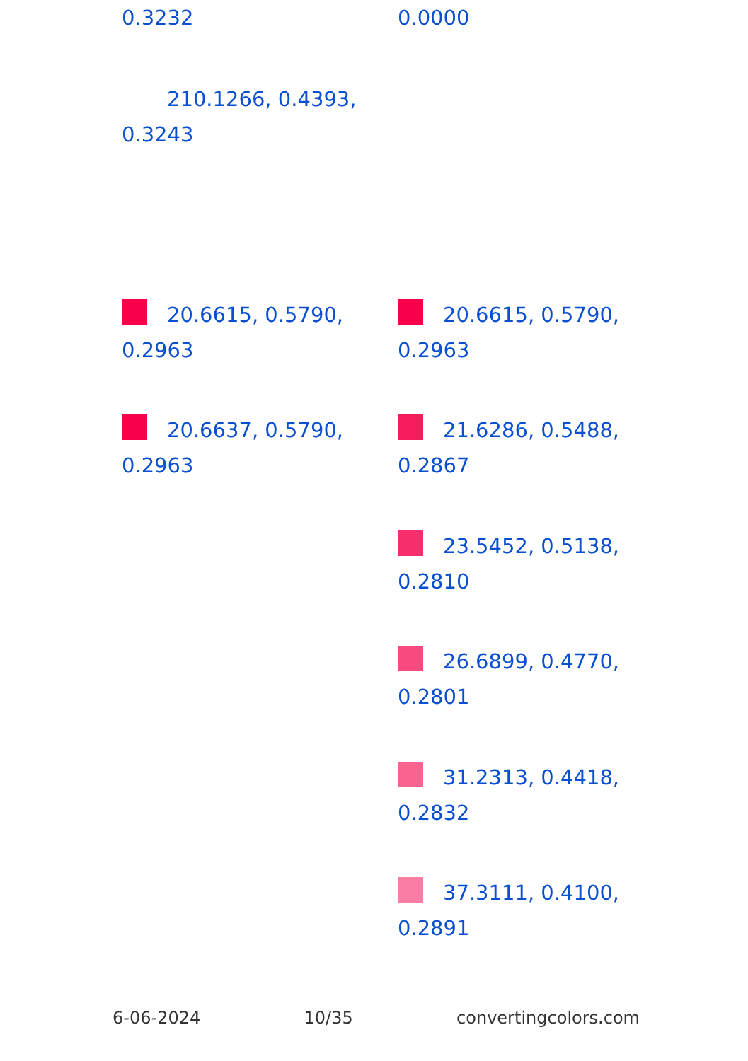0.3232 0.0000
210.1266, 0.4393, 0.3243
20.6615, 0.5790, 0.2963
20.6615, 0.5790, 0.2963
20.6637, 0.5790, 0.2963
21.6286, 0.5488, 0.2867
23.5452, 0.5138, 0.2810
26.6899, 0.4770, 0.2801
31.2313, 0.4418, 0.2832
37.3111, 0.4100, 0.2891
6-06-2024 10/35 convertingcolors.com